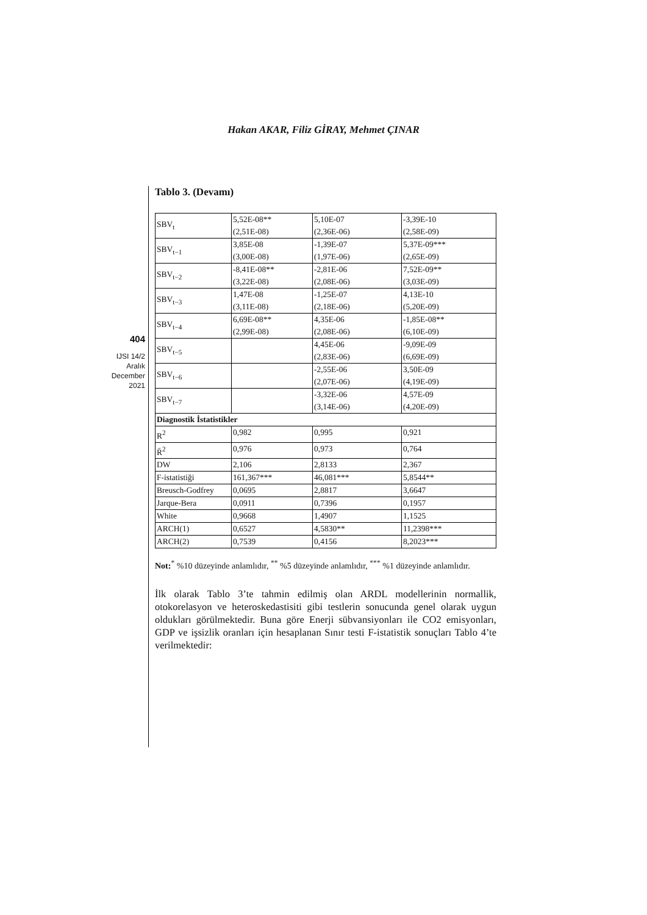Hakan AKAR, Filiz GİRAY, Mehmet ÇINAR
404
IJSI 14/2
Aralık
December
2021
Tablo 3. (Devamı)
| SBV<sub>t</sub> | 5,52E-08** (2,51E-08) | 5,10E-07 (2,36E-06) | -3,39E-10 (2,58E-09) |
| SBV<sub>t−1</sub> | 3,85E-08 (3,00E-08) | -1,39E-07 (1,97E-06) | 5,37E-09*** (2,65E-09) |
| SBV<sub>t−2</sub> | -8,41E-08** (3,22E-08) | -2,81E-06 (2,08E-06) | 7,52E-09** (3,03E-09) |
| SBV<sub>t−3</sub> | 1,47E-08 (3,11E-08) | -1,25E-07 (2,18E-06) | 4,13E-10 (5,20E-09) |
| SBV<sub>t−4</sub> | 6,69E-08** (2,99E-08) | 4,35E-06 (2,08E-06) | -1,85E-08** (6,10E-09) |
| SBV<sub>t−5</sub> | | 4,45E-06 (2,83E-06) | -9,09E-09 (6,69E-09) |
| SBV<sub>t−6</sub> | | -2,55E-06 (2,07E-06) | 3,50E-09 (4,19E-09) |
| SBV<sub>t−7</sub> | | -3,32E-06 (3,14E-06) | 4,57E-09 (4,20E-09) |
| Diagnostik İstatistikler | | | |
| R<sup>2</sup> | 0,982 | 0,995 | 0,921 |
| R̄<sup>2</sup> | 0,976 | 0,973 | 0,764 |
| DW | 2,106 | 2,8133 | 2,367 |
| F-istatistiği | 161,367*** | 46,081*** | 5,8544** |
| Breusch-Godfrey | 0,0695 | 2,8817 | 3,6647 |
| Jarque-Bera | 0,0911 | 0,7396 | 0,1957 |
| White | 0,9668 | 1,4907 | 1,1525 |
| ARCH(1) | 0,6527 | 4,5830** | 11,2398*** |
| ARCH(2) | 0,7539 | 0,4156 | 8,2023*** |
Not:<sup>*</sup> %10 düzeyinde anlamlıdır, <sup>**</sup> %5 düzeyinde anlamlıdır, <sup>***</sup> %1 düzeyinde anlamlıdır.
İlk olarak Tablo 3’te tahmin edilmiş olan ARDL modellerinin normallik, otokorelasyon ve heteroskedastisiti gibi testlerin sonucunda genel olarak uygun oldukları görülmektedir. Buna göre Enerji sübvansiyonları ile CO2 emisyonları, GDP ve işsizlik oranları için hesaplanan Sınır testi F-istatistik sonuçları Tablo 4’te verilmektedir: